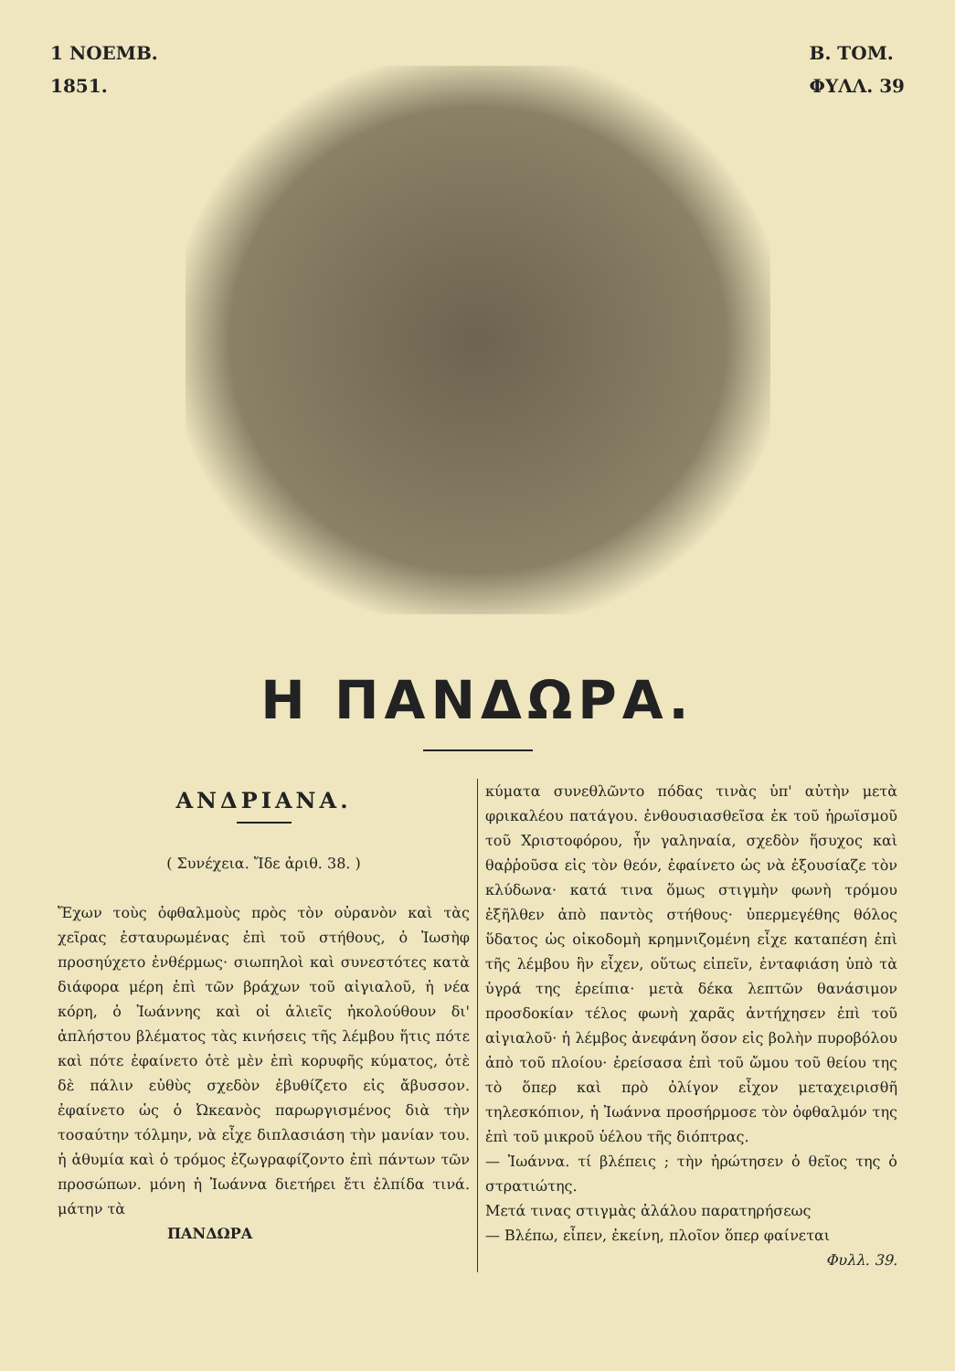1 ΝΟΕΜΒ.
1851.
Β. ΤΟΜ.
ΦΥΛΛ. 39
Η ΠΑΝΔΩΡΑ.
ΑΝΔΡΙΑΝΑ.
( Συνέχεια. Ἴδε ἀριθ. 38. )
Ἔχων τοὺς ὀφθαλμοὺς πρὸς τὸν οὐρανὸν καὶ τὰς χεῖρας ἐσταυρωμένας ἐπὶ τοῦ στήθους, ὁ Ἰωσὴφ προσηύχετο ἐνθέρμως· σιωπηλοὶ καὶ συνεστότες κατὰ διάφορα μέρη ἐπὶ τῶν βράχων τοῦ αἰγιαλοῦ, ἡ νέα κόρη, ὁ Ἰωάννης καὶ οἱ ἁλιεῖς ἠκολούθουν δι' ἀπλήστου βλέματος τὰς κινήσεις τῆς λέμβου ἥτις πότε καὶ πότε ἐφαίνετο ὁτὲ μὲν ἐπὶ κορυφῆς κύματος, ὁτὲ δὲ πάλιν εὐθὺς σχεδὸν ἐβυθίζετο εἰς ἄβυσσον. ἐφαίνετο ὡς ὁ Ὠκεανὸς παρωργισμένος διὰ τὴν τοσαύτην τόλμην, νὰ εἶχε διπλασιάση τὴν μανίαν του. ἡ ἀθυμία καὶ ὁ τρόμος ἐζωγραφίζοντο ἐπὶ πάντων τῶν προσώπων. μόνη ἡ Ἰωάννα διετήρει ἔτι ἐλπίδα τινά. μάτην τὰ
ΠΑΝΔΩΡΑ
κύματα συνεθλῶντο πόδας τινὰς ὑπ' αὐτὴν μετὰ φρικαλέου πατάγου. ἐνθουσιασθεῖσα ἐκ τοῦ ἡρωϊσμοῦ τοῦ Χριστοφόρου, ἦν γαληναία, σχεδὸν ἥσυχος καὶ θαῤῥοῦσα εἰς τὸν θεόν, ἐφαίνετο ὡς νὰ ἐξουσίαζε τὸν κλύδωνα· κατά τινα ὅμως στιγμὴν φωνὴ τρόμου ἐξῆλθεν ἀπὸ παντὸς στήθους· ὑπερμεγέθης θόλος ὕδατος ὡς οἰκοδομὴ κρημνιζομένη εἶχε καταπέση ἐπὶ τῆς λέμβου ἣν εἶχεν, οὕτως εἰπεῖν, ἐνταφιάση ὑπὸ τὰ ὑγρά της ἐρείπια· μετὰ δέκα λεπτῶν θανάσιμον προσδοκίαν τέλος φωνὴ χαρᾶς ἀντήχησεν ἐπὶ τοῦ αἰγιαλοῦ· ἡ λέμβος ἀνεφάνη ὅσον εἰς βολὴν πυροβόλου ἀπὸ τοῦ πλοίου· ἐρείσασα ἐπὶ τοῦ ὤμου τοῦ θείου της τὸ ὅπερ καὶ πρὸ ὀλίγον εἶχον μεταχειρισθῆ τηλεσκόπιον, ἡ Ἰωάννα προσήρμοσε τὸν ὀφθαλμόν της ἐπὶ τοῦ μικροῦ ὑέλου τῆς διόπτρας.
— Ἰωάννα. τί βλέπεις ; τὴν ἠρώτησεν ὁ θεῖος της ὁ στρατιώτης.
Μετά τινας στιγμὰς ἀλάλου παρατηρήσεως
— Βλέπω, εἶπεν, ἐκείνη, πλοῖον ὅπερ φαίνεται
Φυλλ. 39.